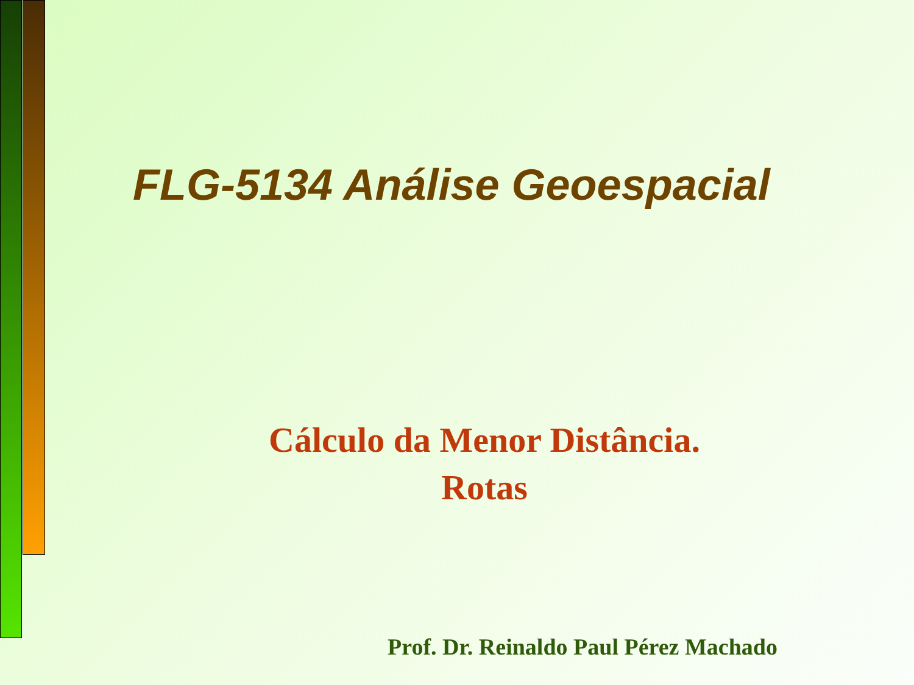FLG-5134 Análise Geoespacial
Cálculo da Menor Distância.
Rotas
Prof. Dr. Reinaldo Paul Pérez Machado